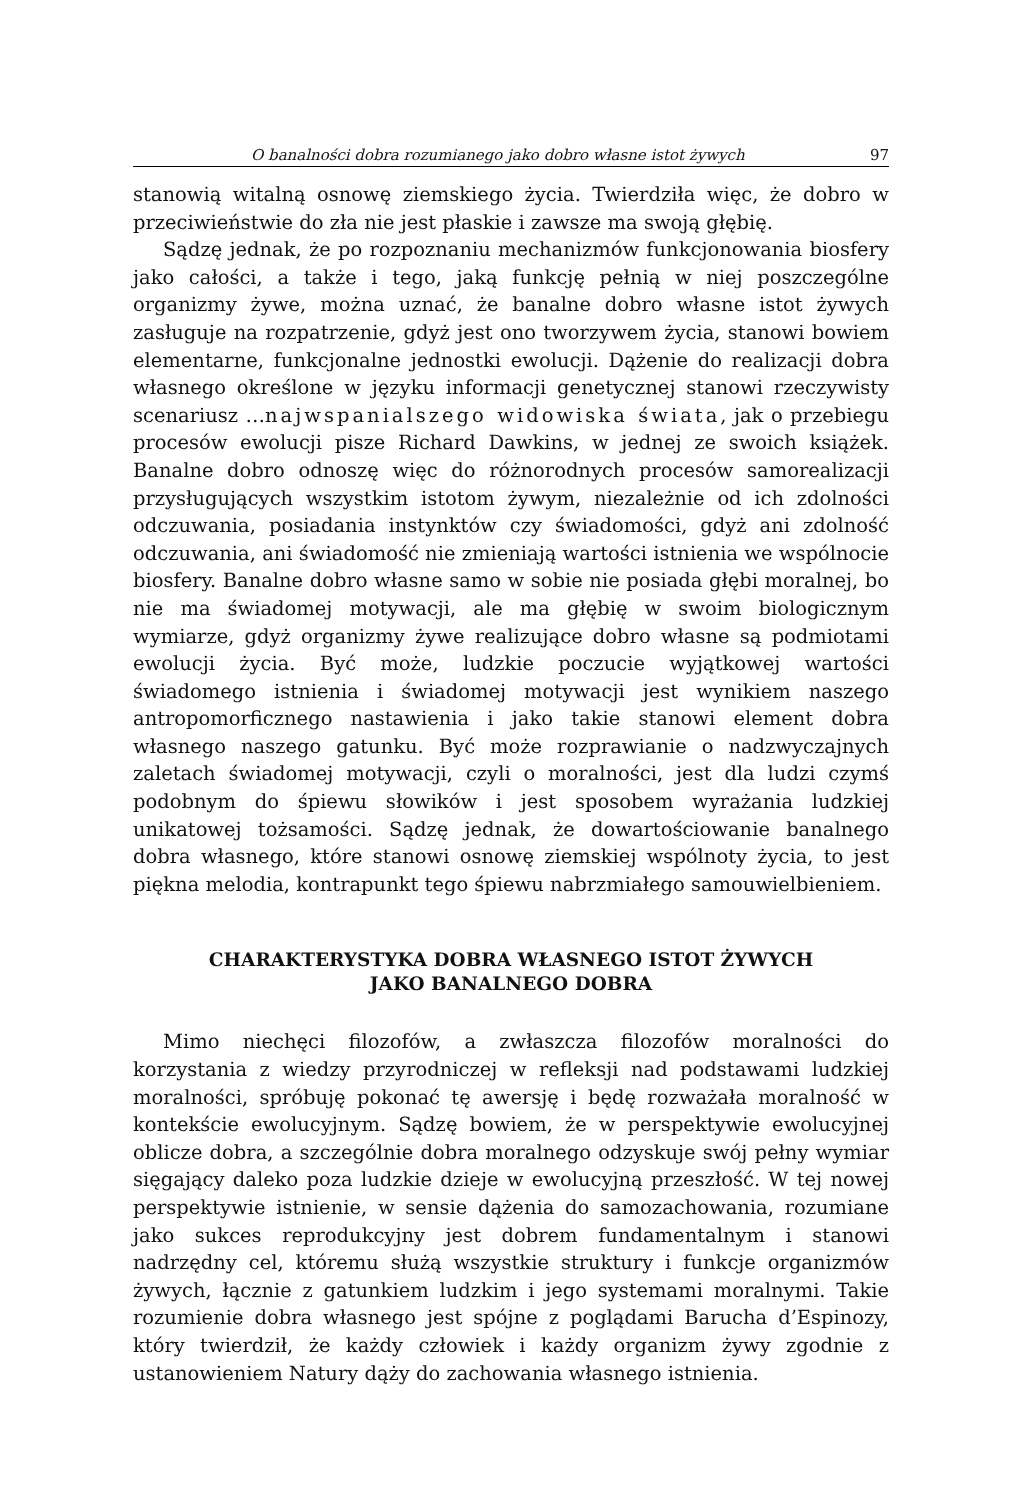O banalności dobra rozumianego jako dobro własne istot żywych 97
stanowią witalną osnowę ziemskiego życia. Twierdziła więc, że dobro w przeciwieństwie do zła nie jest płaskie i zawsze ma swoją głębię.
Sądzę jednak, że po rozpoznaniu mechanizmów funkcjonowania biosfery jako całości, a także i tego, jaką funkcję pełnią w niej poszczególne organizmy żywe, można uznać, że banalne dobro własne istot żywych zasługuje na rozpatrzenie, gdyż jest ono tworzywem życia, stanowi bowiem elementarne, funkcjonalne jednostki ewolucji. Dążenie do realizacji dobra własnego określone w języku informacji genetycznej stanowi rzeczywisty scenariusz …najwspanialszego widowiska świata, jak o przebiegu procesów ewolucji pisze Richard Dawkins, w jednej ze swoich książek. Banalne dobro odnoszę więc do różnorodnych procesów samorealizacji przysługujących wszystkim istotom żywym, niezależnie od ich zdolności odczuwania, posiadania instynktów czy świadomości, gdyż ani zdolność odczuwania, ani świadomość nie zmieniają wartości istnienia we wspólnocie biosfery. Banalne dobro własne samo w sobie nie posiada głębi moralnej, bo nie ma świadomej motywacji, ale ma głębię w swoim biologicznym wymiarze, gdyż organizmy żywe realizujące dobro własne są podmiotami ewolucji życia. Być może, ludzkie poczucie wyjątkowej wartości świadomego istnienia i świadomej motywacji jest wynikiem naszego antropomorficznego nastawienia i jako takie stanowi element dobra własnego naszego gatunku. Być może rozprawianie o nadzwyczajnych zaletach świadomej motywacji, czyli o moralności, jest dla ludzi czymś podobnym do śpiewu słowików i jest sposobem wyrażania ludzkiej unikatowej tożsamości. Sądzę jednak, że dowartościowanie banalnego dobra własnego, które stanowi osnowę ziemskiej wspólnoty życia, to jest piękna melodia, kontrapunkt tego śpiewu nabrzmiałego samouwielbieniem.
CHARAKTERYSTYKA DOBRA WŁASNEGO ISTOT ŻYWYCH
JAKO BANALNEGO DOBRA
Mimo niechęci filozofów, a zwłaszcza filozofów moralności do korzystania z wiedzy przyrodniczej w refleksji nad podstawami ludzkiej moralności, spróbuję pokonać tę awersję i będę rozważała moralność w kontekście ewolucyjnym. Sądzę bowiem, że w perspektywie ewolucyjnej oblicze dobra, a szczególnie dobra moralnego odzyskuje swój pełny wymiar sięgający daleko poza ludzkie dzieje w ewolucyjną przeszłość. W tej nowej perspektywie istnienie, w sensie dążenia do samozachowania, rozumiane jako sukces reprodukcyjny jest dobrem fundamentalnym i stanowi nadrzędny cel, któremu służą wszystkie struktury i funkcje organizmów żywych, łącznie z gatunkiem ludzkim i jego systemami moralnymi. Takie rozumienie dobra własnego jest spójne z poglądami Barucha d’Espinozy, który twierdził, że każdy człowiek i każdy organizm żywy zgodnie z ustanowieniem Natury dąży do zachowania własnego istnienia.